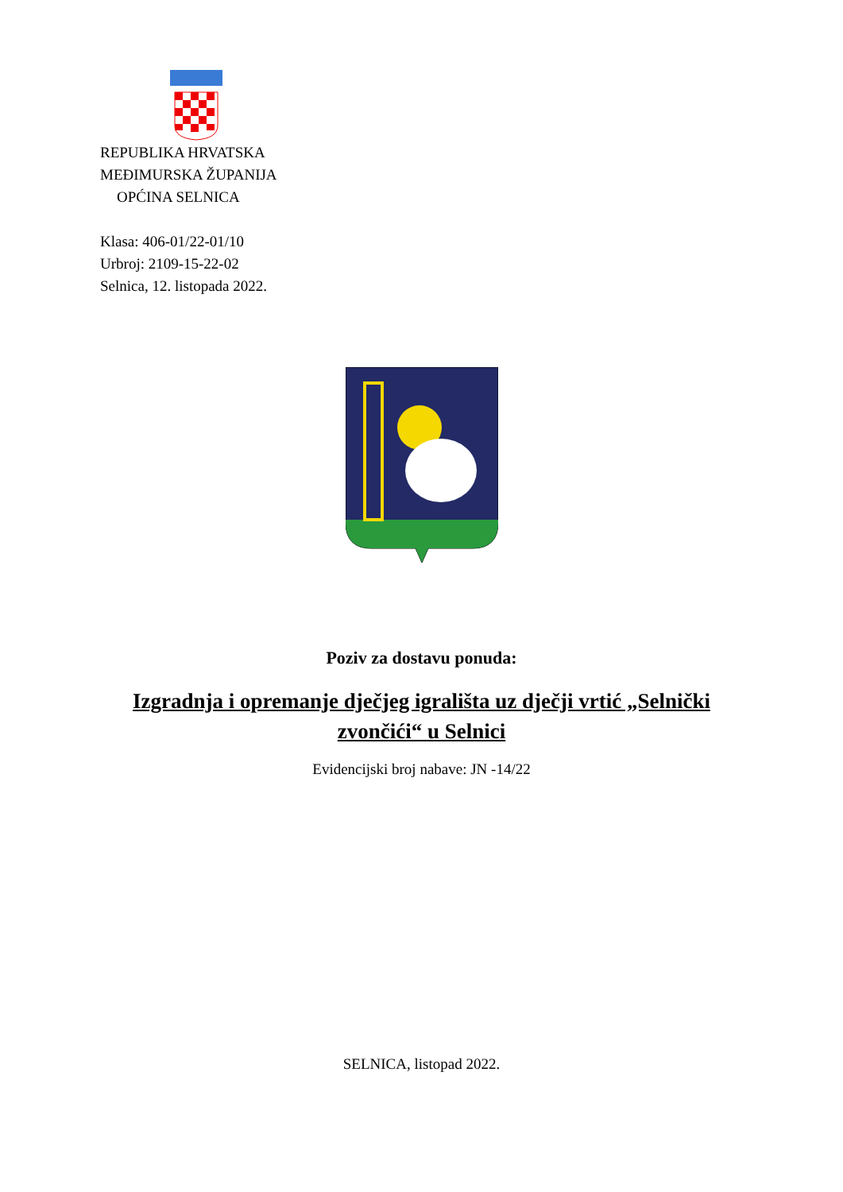REPUBLIKA HRVATSKA
MEĐIMURSKA ŽUPANIJA
OPĆINA SELNICA
Klasa: 406-01/22-01/10
Urbroj: 2109-15-22-02
Selnica, 12. listopada 2022.
Poziv za dostavu ponuda:
Izgradnja i opremanje dječjeg igrališta uz dječji vrtić „Selnički zvončići“ u Selnici
Evidencijski broj nabave: JN -14/22
SELNICA, listopad 2022.